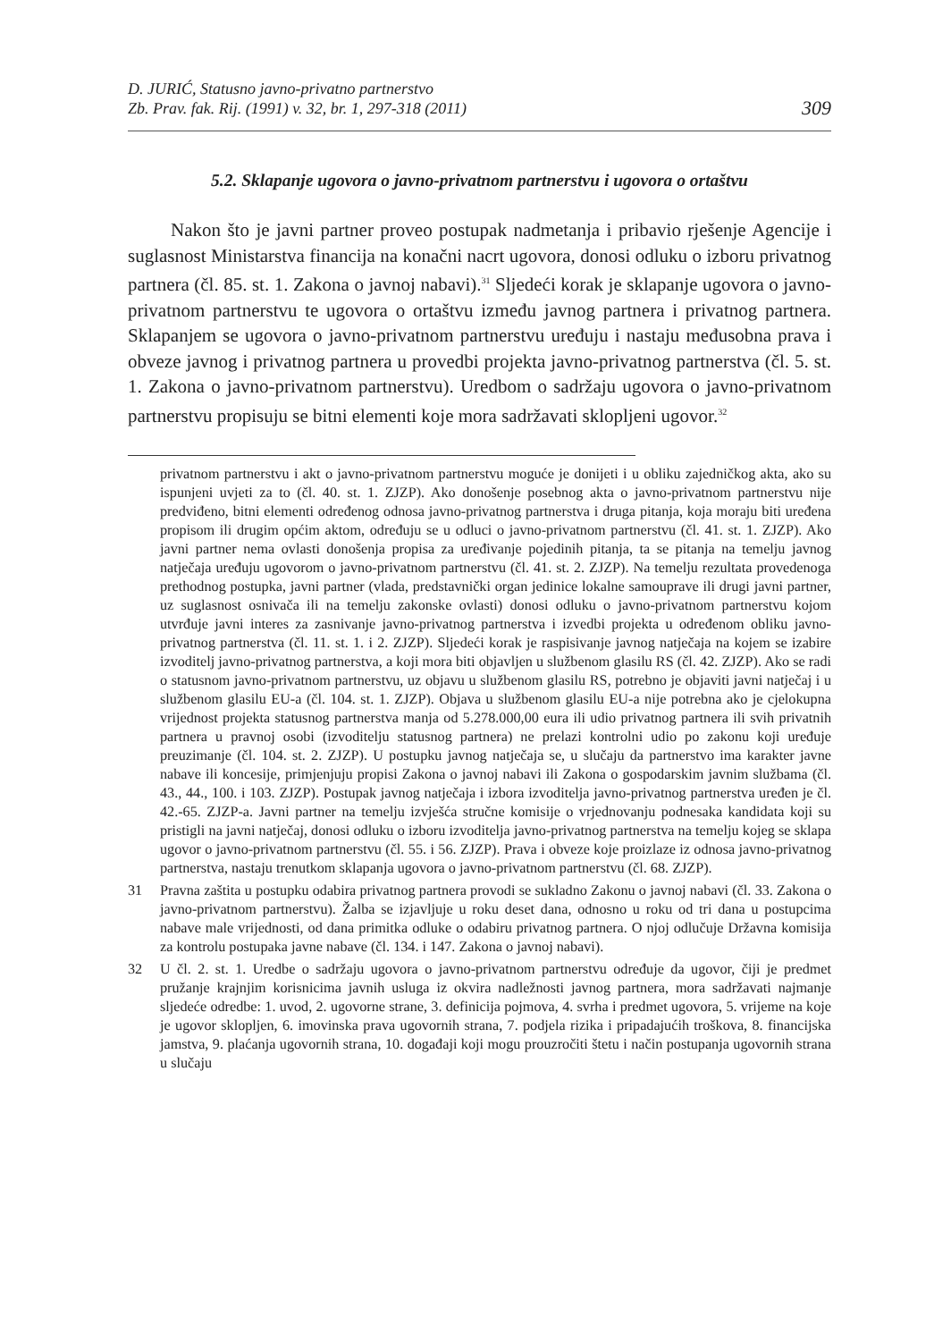D. JURIĆ, Statusno javno-privatno partnerstvo
Zb. Prav. fak. Rij. (1991) v. 32, br. 1, 297-318 (2011)
309
5.2. Sklapanje ugovora o javno-privatnom partnerstvu i ugovora o ortaštvu
Nakon što je javni partner proveo postupak nadmetanja i pribavio rješenje Agencije i suglasnost Ministarstva financija na konačni nacrt ugovora, donosi odluku o izboru privatnog partnera (čl. 85. st. 1. Zakona o javnoj nabavi).<sup>31</sup> Sljedeći korak je sklapanje ugovora o javno-privatnom partnerstvu te ugovora o ortaštvu između javnog partnera i privatnog partnera. Sklapanjem se ugovora o javno-privatnom partnerstvu uređuju i nastaju međusobna prava i obveze javnog i privatnog partnera u provedbi projekta javno-privatnog partnerstva (čl. 5. st. 1. Zakona o javno-privatnom partnerstvu). Uredbom o sadržaju ugovora o javno-privatnom partnerstvu propisuju se bitni elementi koje mora sadržavati sklopljeni ugovor.<sup>32</sup>
privatnom partnerstvu i akt o javno-privatnom partnerstvu moguće je donijeti i u obliku zajedničkog akta, ako su ispunjeni uvjeti za to (čl. 40. st. 1. ZJZP). Ako donošenje posebnog akta o javno-privatnom partnerstvu nije predviđeno, bitni elementi određenog odnosa javno-privatnog partnerstva i druga pitanja, koja moraju biti uređena propisom ili drugim općim aktom, određuju se u odluci o javno-privatnom partnerstvu (čl. 41. st. 1. ZJZP). Ako javni partner nema ovlasti donošenja propisa za uređivanje pojedinih pitanja, ta se pitanja na temelju javnog natječaja uređuju ugovorom o javno-privatnom partnerstvu (čl. 41. st. 2. ZJZP). Na temelju rezultata provedenoga prethodnog postupka, javni partner (vlada, predstavnički organ jedinice lokalne samouprave ili drugi javni partner, uz suglasnost osnivača ili na temelju zakonske ovlasti) donosi odluku o javno-privatnom partnerstvu kojom utvrđuje javni interes za zasnivanje javno-privatnog partnerstva i izvedbi projekta u određenom obliku javno-privatnog partnerstva (čl. 11. st. 1. i 2. ZJZP). Sljedeći korak je raspisivanje javnog natječaja na kojem se izabire izvoditelj javno-privatnog partnerstva, a koji mora biti objavljen u službenom glasilu RS (čl. 42. ZJZP). Ako se radi o statusnom javno-privatnom partnerstvu, uz objavu u službenom glasilu RS, potrebno je objaviti javni natječaj i u službenom glasilu EU-a (čl. 104. st. 1. ZJZP). Objava u službenom glasilu EU-a nije potrebna ako je cjelokupna vrijednost projekta statusnog partnerstva manja od 5.278.000,00 eura ili udio privatnog partnera ili svih privatnih partnera u pravnoj osobi (izvoditelju statusnog partnera) ne prelazi kontrolni udio po zakonu koji uređuje preuzimanje (čl. 104. st. 2. ZJZP). U postupku javnog natječaja se, u slučaju da partnerstvo ima karakter javne nabave ili koncesije, primjenjuju propisi Zakona o javnoj nabavi ili Zakona o gospodarskim javnim službama (čl. 43., 44., 100. i 103. ZJZP). Postupak javnog natječaja i izbora izvoditelja javno-privatnog partnerstva uređen je čl. 42.-65. ZJZP-a. Javni partner na temelju izvješća stručne komisije o vrjednovanju podnesaka kandidata koji su pristigli na javni natječaj, donosi odluku o izboru izvoditelja javno-privatnog partnerstva na temelju kojeg se sklapa ugovor o javno-privatnom partnerstvu (čl. 55. i 56. ZJZP). Prava i obveze koje proizlaze iz odnosa javno-privatnog partnerstva, nastaju trenutkom sklapanja ugovora o javno-privatnom partnerstvu (čl. 68. ZJZP).
31 Pravna zaštita u postupku odabira privatnog partnera provodi se sukladno Zakonu o javnoj nabavi (čl. 33. Zakona o javno-privatnom partnerstvu). Žalba se izjavljuje u roku deset dana, odnosno u roku od tri dana u postupcima nabave male vrijednosti, od dana primitka odluke o odabiru privatnog partnera. O njoj odlučuje Državna komisija za kontrolu postupaka javne nabave (čl. 134. i 147. Zakona o javnoj nabavi).
32 U čl. 2. st. 1. Uredbe o sadržaju ugovora o javno-privatnom partnerstvu određuje da ugovor, čiji je predmet pružanje krajnjim korisnicima javnih usluga iz okvira nadležnosti javnog partnera, mora sadržavati najmanje sljedeće odredbe: 1. uvod, 2. ugovorne strane, 3. definicija pojmova, 4. svrha i predmet ugovora, 5. vrijeme na koje je ugovor sklopljen, 6. imovinska prava ugovornih strana, 7. podjela rizika i pripadajućih troškova, 8. financijska jamstva, 9. plaćanja ugovornih strana, 10. događaji koji mogu prouzročiti štetu i način postupanja ugovornih strana u slučaju